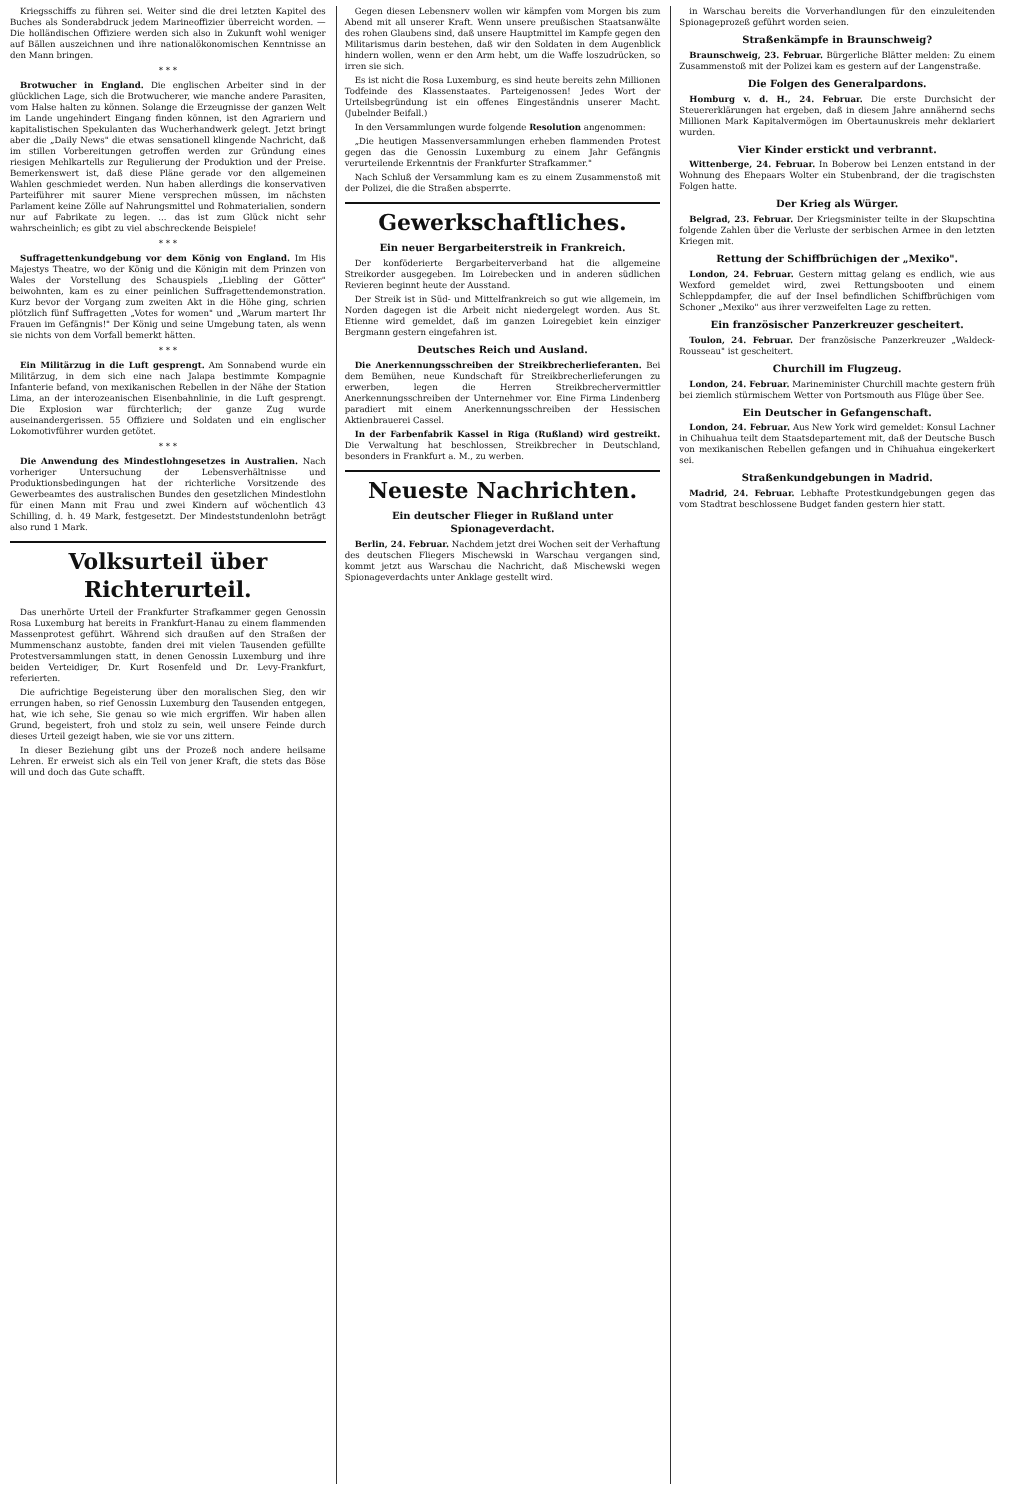Kriegsschiffs zu führen sei. Weiter sind die drei letzten Kapitel des Buches als Sonderabdruck jedem Marineoffizier überreicht worden. — Die holländischen Offiziere werden sich also in Zukunft wohl weniger auf Bällen auszeichnen und ihre nationalökonomischen Kenntnisse an den Mann bringen.
* * *
Brotwucher in England. Die englischen Arbeiter sind in der glücklichen Lage, sich die Brotwucherer, wie manche andere Parasiten, vom Halse halten zu können. Solange die Erzeugnisse der ganzen Welt im Lande ungehindert Eingang finden können, ist den Agrariern und kapitalistischen Spekulanten das Wucherhandwerk gelegt. Jetzt bringt aber die „Daily News" die etwas sensationell klingende Nachricht, daß im stillen Vorbereitungen getroffen werden zur Gründung eines riesigen Mehlkartells zur Regulierung der Produktion und der Preise. Bemerkenswert ist, daß diese Pläne gerade vor den allgemeinen Wahlen geschmiedet werden. Nun haben allerdings die konservativen Parteiführer mit saurer Miene versprechen müssen, im nächsten Parlament keine Zölle auf Nahrungsmittel und Rohmaterialien, sondern nur auf Fabrikate zu legen. ... das ist zum Glück nicht sehr wahrscheinlich; es gibt zu viel abschreckende Beispiele!
* * *
Suffragettenkundgebung vor dem König von England. Im His Majestys Theatre, wo der König und die Königin mit dem Prinzen von Wales der Vorstellung des Schauspiels „Liebling der Götter" beiwohnten, kam es zu einer peinlichen Suffragettendemonstration. Kurz bevor der Vorgang zum zweiten Akt in die Höhe ging, schrien plötzlich fünf Suffragetten „Votes for women" und „Warum martert Ihr Frauen im Gefängnis!" Der König und seine Umgebung taten, als wenn sie nichts von dem Vorfall bemerkt hätten.
* * *
Ein Militärzug in die Luft gesprengt. Am Sonnabend wurde ein Militärzug, in dem sich eine nach Jalapa bestimmte Kompagnie Infanterie befand, von mexikanischen Rebellen in der Nähe der Station Lima, an der interozeanischen Eisenbahnlinie, in die Luft gesprengt. Die Explosion war fürchterlich; der ganze Zug wurde auseinandergerissen. 55 Offiziere und Soldaten und ein englischer Lokomotivführer wurden getötet.
* * *
Die Anwendung des Mindestlohngesetzes in Australien. Nach vorheriger Untersuchung der Lebensverhältnisse und Produktionsbedingungen hat der richterliche Vorsitzende des Gewerbeamtes des australischen Bundes den gesetzlichen Mindestlohn für einen Mann mit Frau und zwei Kindern auf wöchentlich 43 Schilling, d. h. 49 Mark, festgesetzt. Der Mindeststundenlohn beträgt also rund 1 Mark.
Volksurteil über Richterurteil.
Das unerhörte Urteil der Frankfurter Strafkammer gegen Genossin Rosa Luxemburg hat bereits in Frankfurt-Hanau zu einem flammenden Massenprotest geführt. Während sich draußen auf den Straßen der Mummenschanz austobte, fanden drei mit vielen Tausenden gefüllte Protestversammlungen statt, in denen Genossin Luxemburg und ihre beiden Verteidiger, Dr. Kurt Rosenfeld und Dr. Levy-Frankfurt, referierten.
Die aufrichtige Begeisterung über den moralischen Sieg, den wir errungen haben, so rief Genossin Luxemburg den Tausenden entgegen, hat, wie ich sehe, Sie genau so wie mich ergriffen. Wir haben allen Grund, begeistert, froh und stolz zu sein, weil unsere Feinde durch dieses Urteil gezeigt haben, wie sie vor uns zittern.
In dieser Beziehung gibt uns der Prozeß noch andere heilsame Lehren. Er erweist sich als ein Teil von jener Kraft, die stets das Böse will und doch das Gute schafft.
Gegen diesen Lebensnerv wollen wir kämpfen vom Morgen bis zum Abend mit all unserer Kraft. Wenn unsere preußischen Staatsanwälte des rohen Glaubens sind, daß unsere Hauptmittel im Kampfe gegen den Militarismus darin bestehen, daß wir den Soldaten in dem Augenblick hindern wollen, wenn er den Arm hebt, um die Waffe loszudrücken, so irren sie sich.
Es ist nicht die Rosa Luxemburg, es sind heute bereits zehn Millionen Todfeinde des Klassenstaates. Parteigenossen! Jedes Wort der Urteilsbegründung ist ein offenes Eingeständnis unserer Macht. (Jubelnder Beifall.)
In den Versammlungen wurde folgende Resolution angenommen:
„Die heutigen Massenversammlungen erheben flammenden Protest gegen das die Genossin Luxemburg zu einem Jahr Gefängnis verurteilende Erkenntnis der Frankfurter Strafkammer."
Nach Schluß der Versammlung kam es zu einem Zusammenstoß mit der Polizei, die die Straßen absperrte.
Gewerkschaftliches.
Ein neuer Bergarbeiterstreik in Frankreich.
Der konföderierte Bergarbeiterverband hat die allgemeine Streikorder ausgegeben. Im Loirebecken und in anderen südlichen Revieren beginnt heute der Ausstand.
Der Streik ist in Süd- und Mittelfrankreich so gut wie allgemein, im Norden dagegen ist die Arbeit nicht niedergelegt worden. Aus St. Etienne wird gemeldet, daß im ganzen Loiregebiet kein einziger Bergmann gestern eingefahren ist.
Deutsches Reich und Ausland.
Die Anerkennungsschreiben der Streikbrecherlieferanten. Bei dem Bemühen, neue Kundschaft für Streikbrecherlieferungen zu erwerben, legen die Herren Streikbrechervermittler Anerkennungsschreiben der Unternehmer vor. Eine Firma Lindenberg paradiert mit einem Anerkennungsschreiben der Hessischen Aktienbrauerei Cassel.
In der Farbenfabrik Kassel in Riga (Rußland) wird gestreikt. Die Verwaltung hat beschlossen, Streikbrecher in Deutschland, besonders in Frankfurt a. M., zu werben.
Neueste Nachrichten.
Ein deutscher Flieger in Rußland unter Spionageverdacht.
Berlin, 24. Februar. Nachdem jetzt drei Wochen seit der Verhaftung des deutschen Fliegers Mischewski in Warschau vergangen sind, kommt jetzt aus Warschau die Nachricht, daß Mischewski wegen Spionageverdachts unter Anklage gestellt wird.
in Warschau bereits die Vorverhandlungen für den einzuleitenden Spionageprozeß geführt worden seien.
Straßenkämpfe in Braunschweig?
Braunschweig, 23. Februar. Bürgerliche Blätter melden: Zu einem Zusammenstoß mit der Polizei kam es gestern auf der Langenstraße.
Die Folgen des Generalpardons.
Homburg v. d. H., 24. Februar. Die erste Durchsicht der Steuererklärungen hat ergeben, daß in diesem Jahre annähernd sechs Millionen Mark Kapitalvermögen im Obertaunuskreis mehr deklariert wurden.
Vier Kinder erstickt und verbrannt.
Wittenberge, 24. Februar. In Boberow bei Lenzen entstand in der Wohnung des Ehepaars Wolter ein Stubenbrand, der die tragischsten Folgen hatte.
Der Krieg als Würger.
Belgrad, 23. Februar. Der Kriegsminister teilte in der Skupschtina folgende Zahlen über die Verluste der serbischen Armee in den letzten Kriegen mit.
Rettung der Schiffbrüchigen der „Mexiko".
London, 24. Februar. Gestern mittag gelang es endlich, wie aus Wexford gemeldet wird, zwei Rettungsbooten und einem Schleppdampfer, die auf der Insel befindlichen Schiffbrüchigen vom Schoner „Mexiko" aus ihrer verzweifelten Lage zu retten.
Ein französischer Panzerkreuzer gescheitert.
Toulon, 24. Februar. Der französische Panzerkreuzer „Waldeck-Rousseau" ist gescheitert.
Churchill im Flugzeug.
London, 24. Februar. Marineminister Churchill machte gestern früh bei ziemlich stürmischem Wetter von Portsmouth aus Flüge über See.
Ein Deutscher in Gefangenschaft.
London, 24. Februar. Aus New York wird gemeldet: Konsul Lachner in Chihuahua teilt dem Staatsdepartement mit, daß der Deutsche Busch von mexikanischen Rebellen gefangen und in Chihuahua eingekerkert sei.
Straßenkundgebungen in Madrid.
Madrid, 24. Februar. Lebhafte Protestkundgebungen gegen das vom Stadtrat beschlossene Budget fanden gestern hier statt.